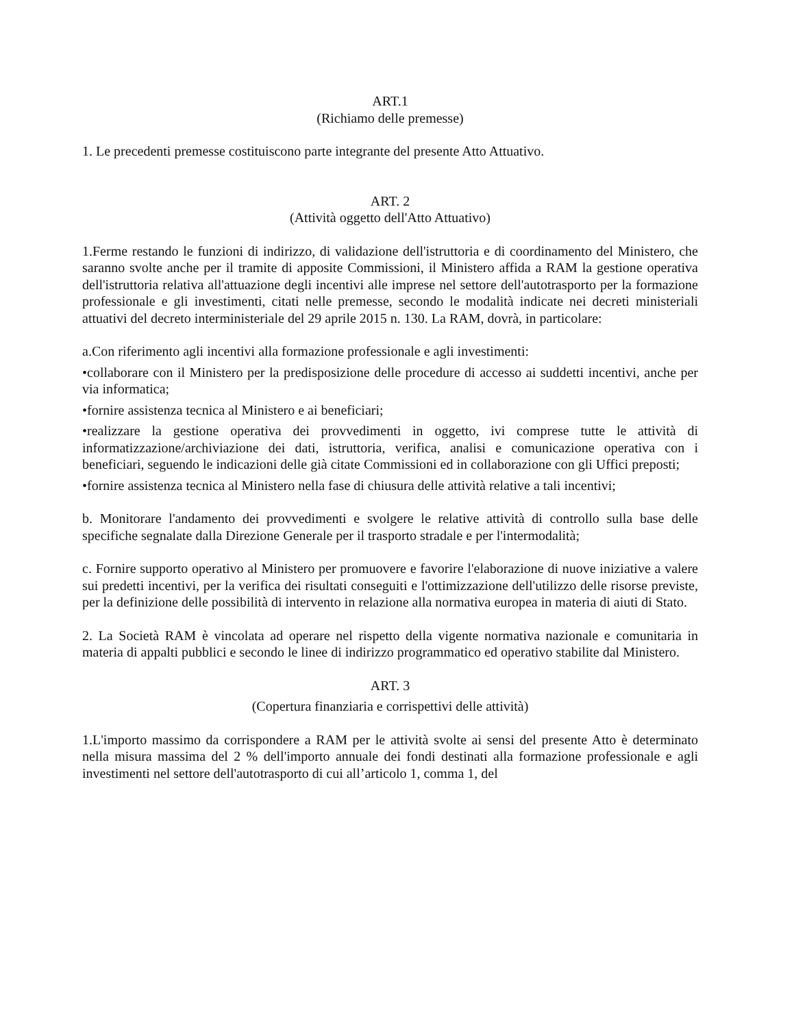ART.1
(Richiamo delle premesse)
1. Le precedenti premesse costituiscono parte integrante del presente Atto Attuativo.
ART. 2
(Attività oggetto dell'Atto Attuativo)
1.Ferme restando le funzioni di indirizzo, di validazione dell'istruttoria e di coordinamento del Ministero, che saranno svolte anche per il tramite di apposite Commissioni, il Ministero affida a RAM la gestione operativa dell'istruttoria relativa all'attuazione degli incentivi alle imprese nel settore dell'autotrasporto per la formazione professionale e gli investimenti, citati nelle premesse, secondo le modalità indicate nei decreti ministeriali attuativi del decreto interministeriale del 29 aprile 2015 n. 130. La RAM, dovrà, in particolare:
a.Con riferimento agli incentivi alla formazione professionale e agli investimenti:
•collaborare con il Ministero per la predisposizione delle procedure di accesso ai suddetti incentivi, anche per via informatica;
•fornire assistenza tecnica al Ministero e ai beneficiari;
•realizzare la gestione operativa dei provvedimenti in oggetto, ivi comprese tutte le attività di informatizzazione/archiviazione dei dati, istruttoria, verifica, analisi e comunicazione operativa con i beneficiari, seguendo le indicazioni delle già citate Commissioni ed in collaborazione con gli Uffici preposti;
•fornire assistenza tecnica al Ministero nella fase di chiusura delle attività relative a tali incentivi;
b. Monitorare l'andamento dei provvedimenti e svolgere le relative attività di controllo sulla base delle specifiche segnalate dalla Direzione Generale per il trasporto stradale e per l'intermodalità;
c. Fornire supporto operativo al Ministero per promuovere e favorire l'elaborazione di nuove iniziative a valere sui predetti incentivi, per la verifica dei risultati conseguiti e l'ottimizzazione dell'utilizzo delle risorse previste, per la definizione delle possibilità di intervento in relazione alla normativa europea in materia di aiuti di Stato.
2. La Società RAM è vincolata ad operare nel rispetto della vigente normativa nazionale e comunitaria in materia di appalti pubblici e secondo le linee di indirizzo programmatico ed operativo stabilite dal Ministero.
ART. 3
(Copertura finanziaria e corrispettivi delle attività)
1.L'importo massimo da corrispondere a RAM per le attività svolte ai sensi del presente Atto è determinato nella misura massima del 2 % dell'importo annuale dei fondi destinati alla formazione professionale e agli investimenti nel settore dell'autotrasporto di cui all’articolo 1, comma 1, del